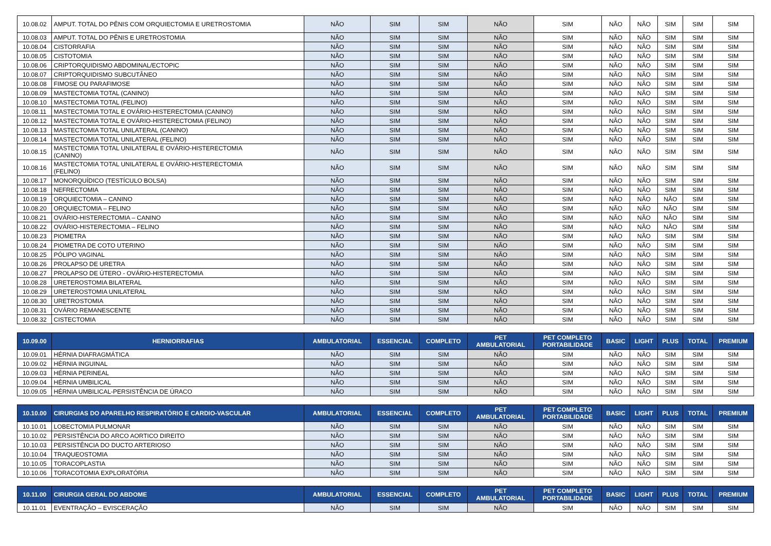| 10.08.02 | AMPUT. TOTAL DO PÊNIS COM ORQUIECTOMIA E URETROSTOMIA | NÃO | SIM | SIM | NÃO | SIM | NÃO | NÃO | SIM | SIM | SIM |
| 10.08.03 | AMPUT. TOTAL DO PÊNIS E URETROSTOMIA | NÃO | SIM | SIM | NÃO | SIM | NÃO | NÃO | SIM | SIM | SIM |
| 10.08.04 | CISTORRAFIA | NÃO | SIM | SIM | NÃO | SIM | NÃO | NÃO | SIM | SIM | SIM |
| 10.08.05 | CISTOTOMIA | NÃO | SIM | SIM | NÃO | SIM | NÃO | NÃO | SIM | SIM | SIM |
| 10.08.06 | CRIPTORQUIDISMO ABDOMINAL/ECTOPIC | NÃO | SIM | SIM | NÃO | SIM | NÃO | NÃO | SIM | SIM | SIM |
| 10.08.07 | CRIPTORQUIDISMO SUBCUTÂNEO | NÃO | SIM | SIM | NÃO | SIM | NÃO | NÃO | SIM | SIM | SIM |
| 10.08.08 | FIMOSE OU PARAFIMOSE | NÃO | SIM | SIM | NÃO | SIM | NÃO | NÃO | SIM | SIM | SIM |
| 10.08.09 | MASTECTOMIA TOTAL (CANINO) | NÃO | SIM | SIM | NÃO | SIM | NÃO | NÃO | SIM | SIM | SIM |
| 10.08.10 | MASTECTOMIA TOTAL (FELINO) | NÃO | SIM | SIM | NÃO | SIM | NÃO | NÃO | SIM | SIM | SIM |
| 10.08.11 | MASTECTOMIA TOTAL E OVÁRIO-HISTERECTOMIA (CANINO) | NÃO | SIM | SIM | NÃO | SIM | NÃO | NÃO | SIM | SIM | SIM |
| 10.08.12 | MASTECTOMIA TOTAL E OVÁRIO-HISTERECTOMIA (FELINO) | NÃO | SIM | SIM | NÃO | SIM | NÃO | NÃO | SIM | SIM | SIM |
| 10.08.13 | MASTECTOMIA TOTAL UNILATERAL (CANINO) | NÃO | SIM | SIM | NÃO | SIM | NÃO | NÃO | SIM | SIM | SIM |
| 10.08.14 | MASTECTOMIA TOTAL UNILATERAL (FELINO) | NÃO | SIM | SIM | NÃO | SIM | NÃO | NÃO | SIM | SIM | SIM |
| 10.08.15 | MASTECTOMIA TOTAL UNILATERAL E OVÁRIO-HISTERECTOMIA (CANINO) | NÃO | SIM | SIM | NÃO | SIM | NÃO | NÃO | SIM | SIM | SIM |
| 10.08.16 | MASTECTOMIA TOTAL UNILATERAL E OVÁRIO-HISTERECTOMIA (FELINO) | NÃO | SIM | SIM | NÃO | SIM | NÃO | NÃO | SIM | SIM | SIM |
| 10.08.17 | MONORQUÍDICO (TESTÍCULO BOLSA) | NÃO | SIM | SIM | NÃO | SIM | NÃO | NÃO | SIM | SIM | SIM |
| 10.08.18 | NEFRECTOMIA | NÃO | SIM | SIM | NÃO | SIM | NÃO | NÃO | SIM | SIM | SIM |
| 10.08.19 | ORQUIECTOMIA – CANINO | NÃO | SIM | SIM | NÃO | SIM | NÃO | NÃO | NÃO | SIM | SIM |
| 10.08.20 | ORQUIECTOMIA – FELINO | NÃO | SIM | SIM | NÃO | SIM | NÃO | NÃO | NÃO | SIM | SIM |
| 10.08.21 | OVÁRIO-HISTERECTOMIA – CANINO | NÃO | SIM | SIM | NÃO | SIM | NÃO | NÃO | NÃO | SIM | SIM |
| 10.08.22 | OVÁRIO-HISTERECTOMIA – FELINO | NÃO | SIM | SIM | NÃO | SIM | NÃO | NÃO | NÃO | SIM | SIM |
| 10.08.23 | PIOMETRA | NÃO | SIM | SIM | NÃO | SIM | NÃO | NÃO | SIM | SIM | SIM |
| 10.08.24 | PIOMETRA DE COTO UTERINO | NÃO | SIM | SIM | NÃO | SIM | NÃO | NÃO | SIM | SIM | SIM |
| 10.08.25 | PÓLIPO VAGINAL | NÃO | SIM | SIM | NÃO | SIM | NÃO | NÃO | SIM | SIM | SIM |
| 10.08.26 | PROLAPSO DE URETRA | NÃO | SIM | SIM | NÃO | SIM | NÃO | NÃO | SIM | SIM | SIM |
| 10.08.27 | PROLAPSO DE ÚTERO - OVÁRIO-HISTERECTOMIA | NÃO | SIM | SIM | NÃO | SIM | NÃO | NÃO | SIM | SIM | SIM |
| 10.08.28 | URETEROSTOMIA BILATERAL | NÃO | SIM | SIM | NÃO | SIM | NÃO | NÃO | SIM | SIM | SIM |
| 10.08.29 | URETEROSTOMIA UNILATERAL | NÃO | SIM | SIM | NÃO | SIM | NÃO | NÃO | SIM | SIM | SIM |
| 10.08.30 | URETROSTOMIA | NÃO | SIM | SIM | NÃO | SIM | NÃO | NÃO | SIM | SIM | SIM |
| 10.08.31 | OVÁRIO REMANESCENTE | NÃO | SIM | SIM | NÃO | SIM | NÃO | NÃO | SIM | SIM | SIM |
| 10.08.32 | CISTECTOMIA | NÃO | SIM | SIM | NÃO | SIM | NÃO | NÃO | SIM | SIM | SIM |
| 10.09.00 | HERNIORRAFIAS | AMBULATORIAL | ESSENCIAL | COMPLETO | PET AMBULATORIAL | PET COMPLETO PORTABILIDADE | BASIC | LIGHT | PLUS | TOTAL | PREMIUM |
| 10.09.01 | HÉRNIA DIAFRAGMÁTICA | NÃO | SIM | SIM | NÃO | SIM | NÃO | NÃO | SIM | SIM | SIM |
| 10.09.02 | HÉRNIA INGUINAL | NÃO | SIM | SIM | NÃO | SIM | NÃO | NÃO | SIM | SIM | SIM |
| 10.09.03 | HÉRNIA PERINEAL | NÃO | SIM | SIM | NÃO | SIM | NÃO | NÃO | SIM | SIM | SIM |
| 10.09.04 | HÉRNIA UMBILICAL | NÃO | SIM | SIM | NÃO | SIM | NÃO | NÃO | SIM | SIM | SIM |
| 10.09.05 | HÉRNIA UMBILICAL-PERSISTÊNCIA DE ÚRACO | NÃO | SIM | SIM | NÃO | SIM | NÃO | NÃO | SIM | SIM | SIM |
| 10.10.00 | CIRURGIAS DO APARELHO RESPIRATÓRIO E CARDIO-VASCULAR | AMBULATORIAL | ESSENCIAL | COMPLETO | PET AMBULATORIAL | PET COMPLETO PORTABILIDADE | BASIC | LIGHT | PLUS | TOTAL | PREMIUM |
| 10.10.01 | LOBECTOMIA PULMONAR | NÃO | SIM | SIM | NÃO | SIM | NÃO | NÃO | SIM | SIM | SIM |
| 10.10.02 | PERSISTÊNCIA DO ARCO AORTICO DIREITO | NÃO | SIM | SIM | NÃO | SIM | NÃO | NÃO | SIM | SIM | SIM |
| 10.10.03 | PERSISTÊNCIA DO DUCTO ARTERIOSO | NÃO | SIM | SIM | NÃO | SIM | NÃO | NÃO | SIM | SIM | SIM |
| 10.10.04 | TRAQUEOSTOMIA | NÃO | SIM | SIM | NÃO | SIM | NÃO | NÃO | SIM | SIM | SIM |
| 10.10.05 | TORACOPLASTIA | NÃO | SIM | SIM | NÃO | SIM | NÃO | NÃO | SIM | SIM | SIM |
| 10.10.06 | TORACOTOMIA EXPLORATÓRIA | NÃO | SIM | SIM | NÃO | SIM | NÃO | NÃO | SIM | SIM | SIM |
| 10.11.00 | CIRURGIA GERAL DO ABDOME | AMBULATORIAL | ESSENCIAL | COMPLETO | PET AMBULATORIAL | PET COMPLETO PORTABILIDADE | BASIC | LIGHT | PLUS | TOTAL | PREMIUM |
| 10.11.01 | EVENTRAÇÃO – EVISCERAÇÃO | NÃO | SIM | SIM | NÃO | SIM | NÃO | NÃO | SIM | SIM | SIM |